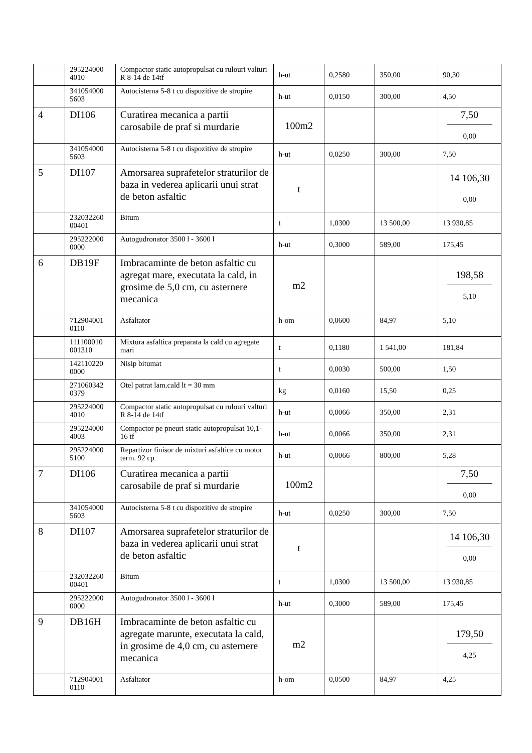| | 295224000 4010 | Compactor static autopropulsat cu rulouri valturi R 8-14 de 14tf | h-ut | 0,2580 | 350,00 | 90,30 |
| | 341054000 5603 | Autocisterna 5-8 t cu dispozitive de stropire | h-ut | 0,0150 | 300,00 | 4,50 |
| 4 | DI106 | Curatirea mecanica a partii carosabile de praf si murdarie | 100m2 | | | 7,50 0,00 |
| | 341054000 5603 | Autocisterna 5-8 t cu dispozitive de stropire | h-ut | 0,0250 | 300,00 | 7,50 |
| 5 | DI107 | Amorsarea suprafetelor straturilor de baza in vederea aplicarii unui strat de beton asfaltic | t | | | 14 106,30 0,00 |
| | 232032260 00401 | Bitum | t | 1,0300 | 13 500,00 | 13 930,85 |
| | 295222000 0000 | Autogudronator 3500 l - 3600 l | h-ut | 0,3000 | 589,00 | 175,45 |
| 6 | DB19F | Imbracaminte de beton asfaltic cu agregat mare, executata la cald, in grosime de 5,0 cm, cu asternere mecanica | m2 | | | 198,58 5,10 |
| | 712904001 0110 | Asfaltator | h-om | 0,0600 | 84,97 | 5,10 |
| | 111100010 001310 | Mixtura asfaltica preparata la cald cu agregate mari | t | 0,1180 | 1 541,00 | 181,84 |
| | 142110220 0000 | Nisip bitumat | t | 0,0030 | 500,00 | 1,50 |
| | 271060342 0379 | Otel patrat lam.cald lt = 30 mm | kg | 0,0160 | 15,50 | 0,25 |
| | 295224000 4010 | Compactor static autopropulsat cu rulouri valturi R 8-14 de 14tf | h-ut | 0,0066 | 350,00 | 2,31 |
| | 295224000 4003 | Compactor pe pneuri static autopropulsat 10,1-16 tf | h-ut | 0,0066 | 350,00 | 2,31 |
| | 295224000 5100 | Repartizor finisor de mixturi asfaltice cu motor term. 92 cp | h-ut | 0,0066 | 800,00 | 5,28 |
| 7 | DI106 | Curatirea mecanica a partii carosabile de praf si murdarie | 100m2 | | | 7,50 0,00 |
| | 341054000 5603 | Autocisterna 5-8 t cu dispozitive de stropire | h-ut | 0,0250 | 300,00 | 7,50 |
| 8 | DI107 | Amorsarea suprafetelor straturilor de baza in vederea aplicarii unui strat de beton asfaltic | t | | | 14 106,30 0,00 |
| | 232032260 00401 | Bitum | t | 1,0300 | 13 500,00 | 13 930,85 |
| | 295222000 0000 | Autogudronator 3500 l - 3600 l | h-ut | 0,3000 | 589,00 | 175,45 |
| 9 | DB16H | Imbracaminte de beton asfaltic cu agregate marunte, executata la cald, in grosime de 4,0 cm, cu asternere mecanica | m2 | | | 179,50 4,25 |
| | 712904001 0110 | Asfaltator | h-om | 0,0500 | 84,97 | 4,25 |